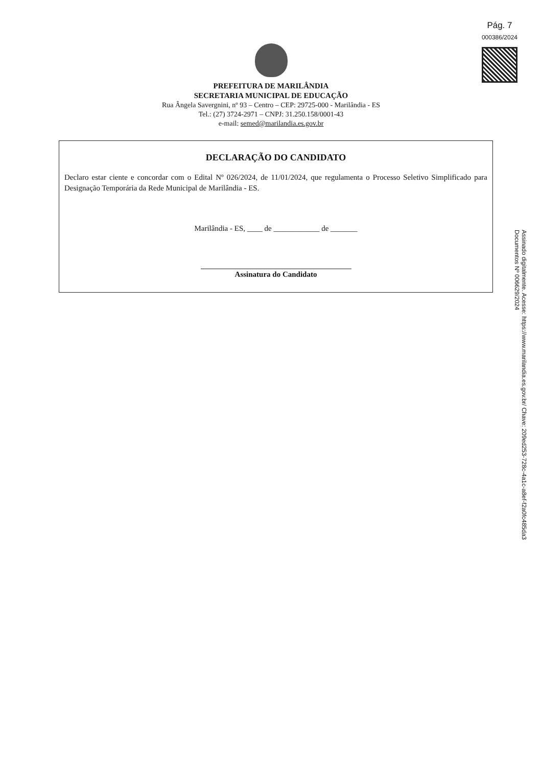Pág. 7
000386/2024
PREFEITURA DE MARILÂNDIA
SECRETARIA MUNICIPAL DE EDUCAÇÃO
Rua Ângela Savergnini, nº 93 – Centro – CEP: 29725-000 - Marilândia - ES
Tel.: (27) 3724-2971 – CNPJ: 31.250.158/0001-43
e-mail: semed@marilandia.es.gov.br
DECLARAÇÃO DO CANDIDATO
Declaro estar ciente e concordar com o Edital Nº 026/2024, de 11/01/2024, que regulamenta o Processo Seletivo Simplificado para Designação Temporária da Rede Municipal de Marilândia - ES.
Marilândia - ES, ____ de ____________ de _______
Assinatura do Candidato
Assinado digitalmente. Acesse: https://www.marilandia.es.gov.br/ Chave: 209ed253-728c-4a1c-a8ef-f2a0fc485da3
Documentos Nº 006629/2024